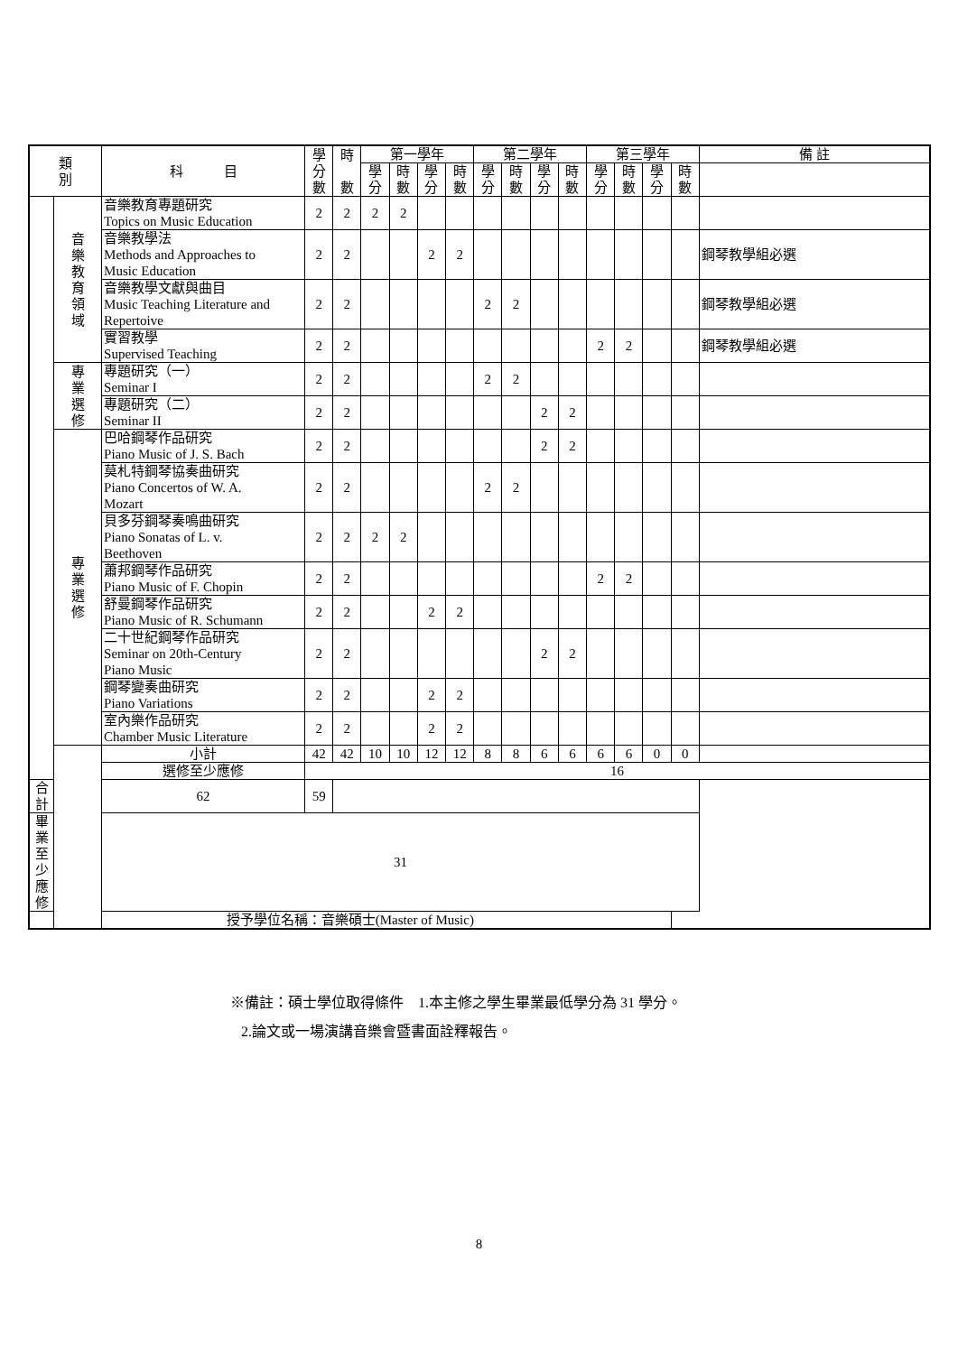| 類 別 | | 科 目 | 學 分 數 | 時 數 | 第一學年 | | | | 第二學年 | | | | 第三學年 | | | | 備 註 |
| --- | --- | --- | --- | --- | --- | --- | --- | --- | --- | --- | --- | --- | --- | --- | --- | --- | --- |
| | | | | | 學 分 | 時 數 | 學 分 | 時 數 | 學 分 | 時 數 | 學 分 | 時 數 | 學 分 | 時 數 | 學 分 | 時 數 | |
| | 音 樂 教 育 領 域 | 音樂教育專題研究 Topics on Music Education | 2 | 2 | 2 | 2 | | | | | | | | | | | |
| | | 音樂教學法 Methods and Approaches to Music Education | 2 | 2 | | | 2 | 2 | | | | | | | | | 鋼琴教學組必選 |
| | | 音樂教學文獻與曲目 Music Teaching Literature and Repertoive | 2 | 2 | | | | | 2 | 2 | | | | | | | 鋼琴教學組必選 |
| | | 實習教學 Supervised Teaching | 2 | 2 | | | | | | | | | 2 | 2 | | | 鋼琴教學組必選 |
| | 專 業 選 修 | 專題研究（一） Seminar I | 2 | 2 | | | | | 2 | 2 | | | | | | | |
| | | 專題研究（二） Seminar II | 2 | 2 | | | | | | | 2 | 2 | | | | | |
| | 專 業 選 修 | 巴哈鋼琴作品研究 Piano Music of J. S. Bach | 2 | 2 | | | | | | | 2 | 2 | | | | | |
| | | 莫札特鋼琴協奏曲研究 Piano Concertos of W. A. Mozart | 2 | 2 | | | | | 2 | 2 | | | | | | | |
| | | 貝多芬鋼琴奏鳴曲研究 Piano Sonatas of L. v. Beethoven | 2 | 2 | 2 | 2 | | | | | | | | | | | |
| | | 蕭邦鋼琴作品研究 Piano Music of F. Chopin | 2 | 2 | | | | | | | | | 2 | 2 | | | |
| | | 舒曼鋼琴作品研究 Piano Music of R. Schumann | 2 | 2 | | | 2 | 2 | | | | | | | | | |
| | | 二十世紀鋼琴作品研究 Seminar on 20th-Century Piano Music | 2 | 2 | | | | | | | 2 | 2 | | | | | |
| | | 鋼琴變奏曲研究 Piano Variations | 2 | 2 | | | 2 | 2 | | | | | | | | | |
| | | 室內樂作品研究 Chamber Music Literature | 2 | 2 | | | 2 | 2 | | | | | | | | | |
| | | 小計 | 42 | 42 | 10 | 10 | 12 | 12 | 8 | 8 | 6 | 6 | 6 | 6 | 0 | 0 | |
| | | 選修至少應修 | 16 | | | | | | | | | | | | | | |
| 合計 | | 62 | 59 | | | | | | | | | | | | | | |
| 畢業至少應修 | | 31 | | | | | | | | | | | | | | | |
| 授予學位名稱：音樂碩士(Master of Music) | | | | | | | | | | | | | | | | | |
※備註：碩士學位取得條件　1.本主修之學生畢業最低學分為 31 學分。
2.論文或一場演講音樂會暨書面詮釋報告。
8